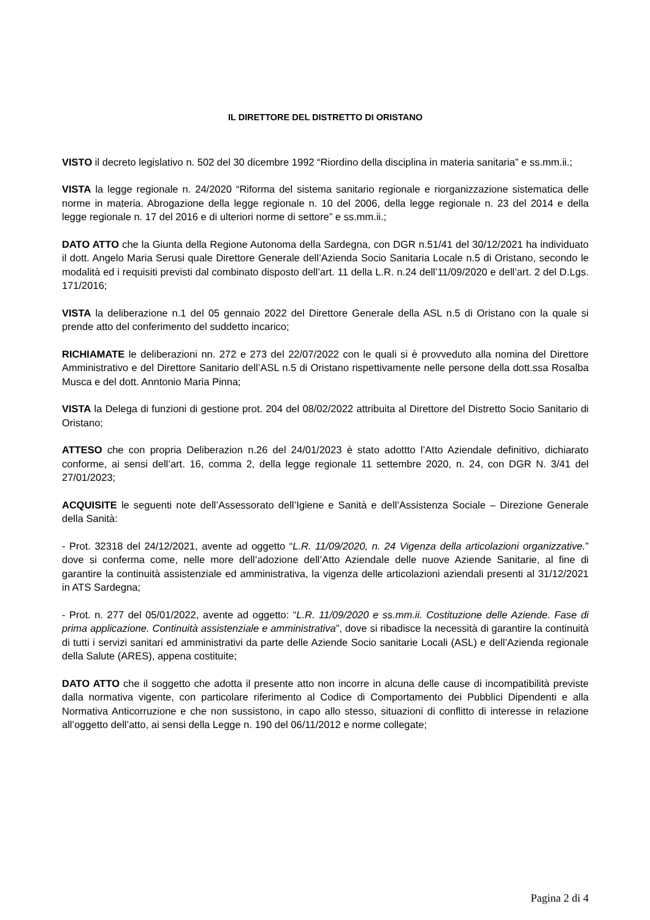IL DIRETTORE DEL DISTRETTO DI ORISTANO
VISTO il decreto legislativo n. 502 del 30 dicembre 1992 “Riordino della disciplina in materia sanitaria” e ss.mm.ii.;
VISTA la legge regionale n. 24/2020 “Riforma del sistema sanitario regionale e riorganizzazione sistematica delle norme in materia. Abrogazione della legge regionale n. 10 del 2006, della legge regionale n. 23 del 2014 e della legge regionale n. 17 del 2016 e di ulteriori norme di settore” e ss.mm.ii.;
DATO ATTO che la Giunta della Regione Autonoma della Sardegna, con DGR n.51/41 del 30/12/2021 ha individuato il dott. Angelo Maria Serusi quale Direttore Generale dell’Azienda Socio Sanitaria Locale n.5 di Oristano, secondo le modalità ed i requisiti previsti dal combinato disposto dell’art. 11 della L.R. n.24 dell’11/09/2020 e dell’art. 2 del D.Lgs. 171/2016;
VISTA la deliberazione n.1 del 05 gennaio 2022 del Direttore Generale della ASL n.5 di Oristano con la quale si prende atto del conferimento del suddetto incarico;
RICHIAMATE le deliberazioni nn. 272 e 273 del 22/07/2022 con le quali si è provveduto alla nomina del Direttore Amministrativo e del Direttore Sanitario dell’ASL n.5 di Oristano rispettivamente nelle persone della dott.ssa Rosalba Musca e del dott. Anntonio Maria Pinna;
VISTA la Delega di funzioni di gestione prot. 204 del 08/02/2022 attribuita al Direttore del Distretto Socio Sanitario di Oristano;
ATTESO che con propria Deliberazion n.26 del 24/01/2023 è stato adottto l’Atto Aziendale definitivo, dichiarato conforme, ai sensi dell’art. 16, comma 2, della legge regionale 11 settembre 2020, n. 24, con DGR N. 3/41 del 27/01/2023;
ACQUISITE le seguenti note dell’Assessorato dell’Igiene e Sanità e dell’Assistenza Sociale – Direzione Generale della Sanità:
- Prot. 32318 del 24/12/2021, avente ad oggetto “L.R. 11/09/2020, n. 24 Vigenza della articolazioni organizzative.” dove si conferma come, nelle more dell’adozione dell’Atto Aziendale delle nuove Aziende Sanitarie, al fine di garantire la continuità assistenziale ed amministrativa, la vigenza delle articolazioni aziendali presenti al 31/12/2021 in ATS Sardegna;
- Prot. n. 277 del 05/01/2022, avente ad oggetto: “L.R. 11/09/2020 e ss.mm.ii. Costituzione delle Aziende. Fase di prima applicazione. Continuità assistenziale e amministrativa”, dove si ribadisce la necessità di garantire la continuità di tutti i servizi sanitari ed amministrativi da parte delle Aziende Socio sanitarie Locali (ASL) e dell’Azienda regionale della Salute (ARES), appena costituite;
DATO ATTO che il soggetto che adotta il presente atto non incorre in alcuna delle cause di incompatibilità previste dalla normativa vigente, con particolare riferimento al Codice di Comportamento dei Pubblici Dipendenti e alla Normativa Anticorruzione e che non sussistono, in capo allo stesso, situazioni di conflitto di interesse in relazione all’oggetto dell’atto, ai sensi della Legge n. 190 del 06/11/2012 e norme collegate;
Pagina 2 di 4